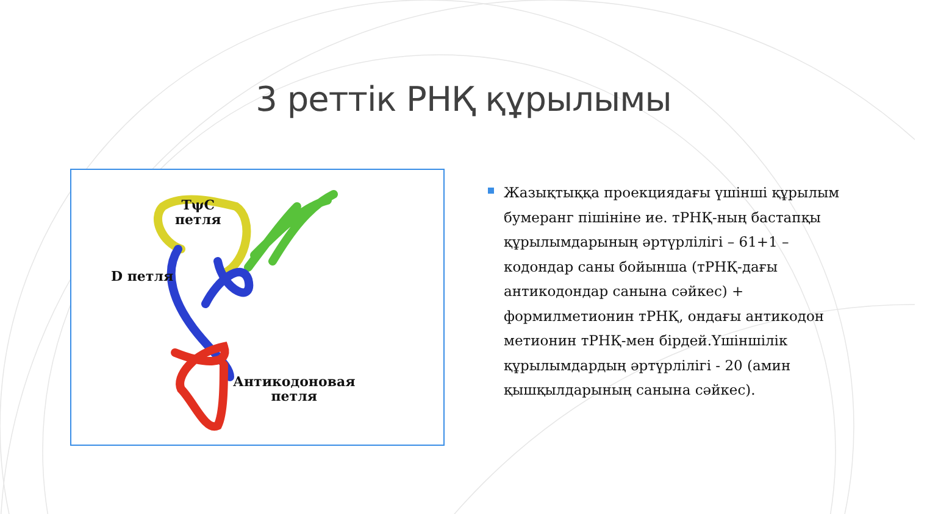3 реттік РНҚ құрылымы
TψC
петля
D петля
Антикодоновая
петля
Жазықтыққа проекциядағы үшінші құрылым бумеранг пішініне ие. тРНҚ-ның бастапқы құрылымдарының әртүрлілігі – 61+1 – кодондар саны бойынша (тРНҚ-дағы антикодондар санына сәйкес) + формилметионин тРНҚ, ондағы антикодон метионин тРНҚ-мен бірдей.Үшіншілік құрылымдардың әртүрлілігі - 20 (амин қышқылдарының санына сәйкес).